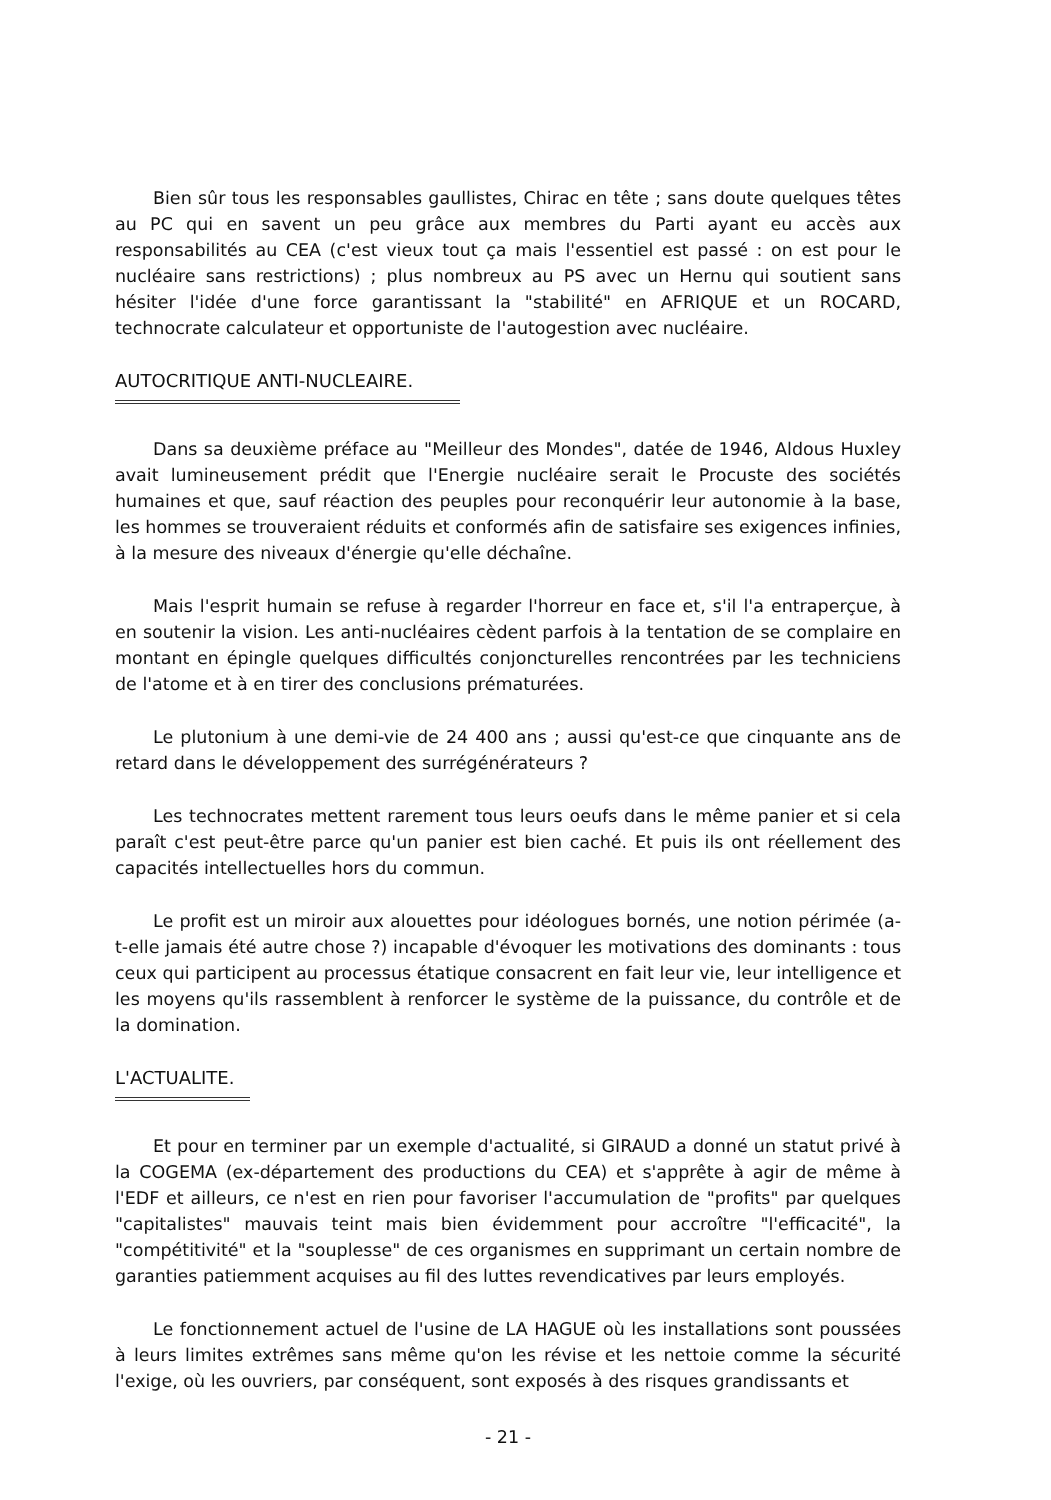Bien sûr tous les responsables gaullistes, Chirac en tête ; sans doute quelques têtes au PC qui en savent un peu grâce aux membres du Parti ayant eu accès aux responsabilités au CEA (c'est vieux tout ça mais l'essentiel est passé : on est pour le nucléaire sans restrictions) ; plus nombreux au PS avec un Hernu qui soutient sans hésiter l'idée d'une force garantissant la "stabilité" en AFRIQUE et un ROCARD, technocrate calculateur et opportuniste de l'autogestion avec nucléaire.
AUTOCRITIQUE ANTI-NUCLEAIRE.
Dans sa deuxième préface au "Meilleur des Mondes", datée de 1946, Aldous Huxley avait lumineusement prédit que l'Energie nucléaire serait le Procuste des sociétés humaines et que, sauf réaction des peuples pour reconquérir leur autonomie à la base, les hommes se trouveraient réduits et conformés afin de satisfaire ses exigences infinies, à la mesure des niveaux d'énergie qu'elle déchaîne.
Mais l'esprit humain se refuse à regarder l'horreur en face et, s'il l'a entraperçue, à en soutenir la vision. Les anti-nucléaires cèdent parfois à la tentation de se complaire en montant en épingle quelques difficultés conjoncturelles rencontrées par les techniciens de l'atome et à en tirer des conclusions prématurées.
Le plutonium à une demi-vie de 24 400 ans ; aussi qu'est-ce que cinquante ans de retard dans le développement des surrégénérateurs ?
Les technocrates mettent rarement tous leurs oeufs dans le même panier et si cela paraît c'est peut-être parce qu'un panier est bien caché. Et puis ils ont réellement des capacités intellectuelles hors du commun.
Le profit est un miroir aux alouettes pour idéologues bornés, une notion périmée (a-t-elle jamais été autre chose ?) incapable d'évoquer les motivations des dominants : tous ceux qui participent au processus étatique consacrent en fait leur vie, leur intelligence et les moyens qu'ils rassemblent à renforcer le système de la puissance, du contrôle et de la domination.
L'ACTUALITE.
Et pour en terminer par un exemple d'actualité, si GIRAUD a donné un statut privé à la COGEMA (ex-département des productions du CEA) et s'apprête à agir de même à l'EDF et ailleurs, ce n'est en rien pour favoriser l'accumulation de "profits" par quelques "capitalistes" mauvais teint mais bien évidemment pour accroître "l'efficacité", la "compétitivité" et la "souplesse" de ces organismes en supprimant un certain nombre de garanties patiemment acquises au fil des luttes revendicatives par leurs employés.
Le fonctionnement actuel de l'usine de LA HAGUE où les installations sont poussées à leurs limites extrêmes sans même qu'on les révise et les nettoie comme la sécurité l'exige, où les ouvriers, par conséquent, sont exposés à des risques grandissants et
- 21 -